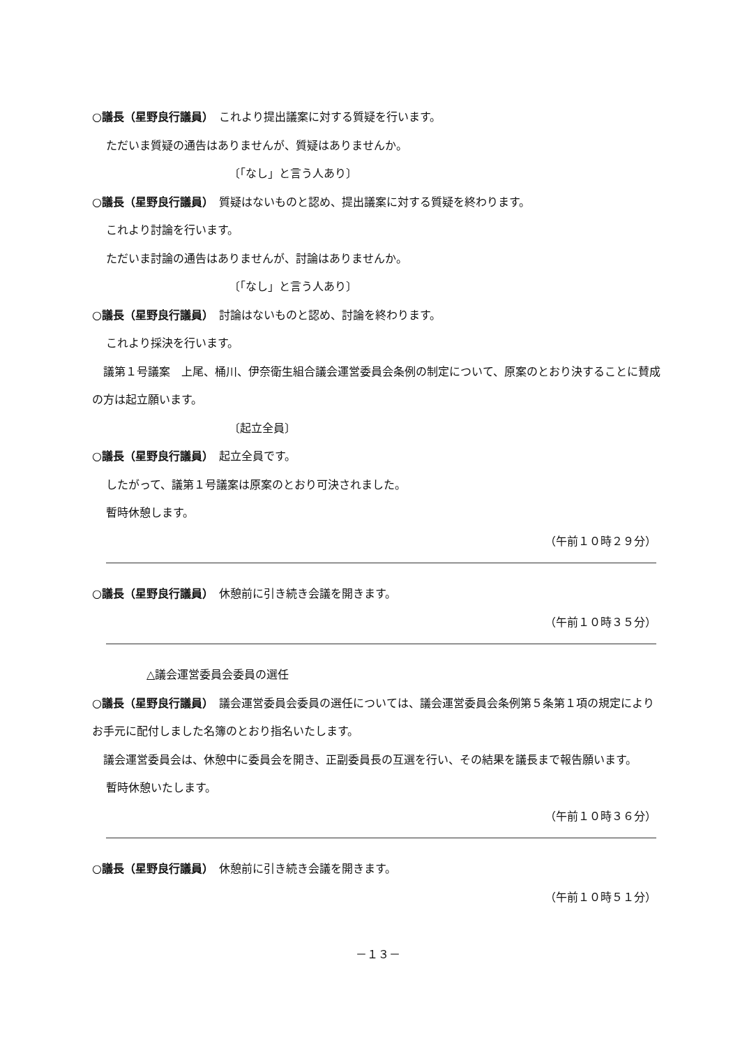○議長（星野良行議員）　これより提出議案に対する質疑を行います。
ただいま質疑の通告はありませんが、質疑はありませんか。
〔「なし」と言う人あり〕
○議長（星野良行議員）　質疑はないものと認め、提出議案に対する質疑を終わります。
これより討論を行います。
ただいま討論の通告はありませんが、討論はありませんか。
〔「なし」と言う人あり〕
○議長（星野良行議員）　討論はないものと認め、討論を終わります。
これより採決を行います。
　議第１号議案　上尾、桶川、伊奈衛生組合議会運営委員会条例の制定について、原案のとおり決することに賛成の方は起立願います。
〔起立全員〕
○議長（星野良行議員）　起立全員です。
したがって、議第１号議案は原案のとおり可決されました。
暫時休憩します。
（午前１０時２９分）
○議長（星野良行議員）　休憩前に引き続き会議を開きます。
（午前１０時３５分）
△議会運営委員会委員の選任
○議長（星野良行議員）　議会運営委員会委員の選任については、議会運営委員会条例第５条第１項の規定によりお手元に配付しました名簿のとおり指名いたします。
　議会運営委員会は、休憩中に委員会を開き、正副委員長の互選を行い、その結果を議長まで報告願います。
暫時休憩いたします。
（午前１０時３６分）
○議長（星野良行議員）　休憩前に引き続き会議を開きます。
（午前１０時５１分）
－１３－